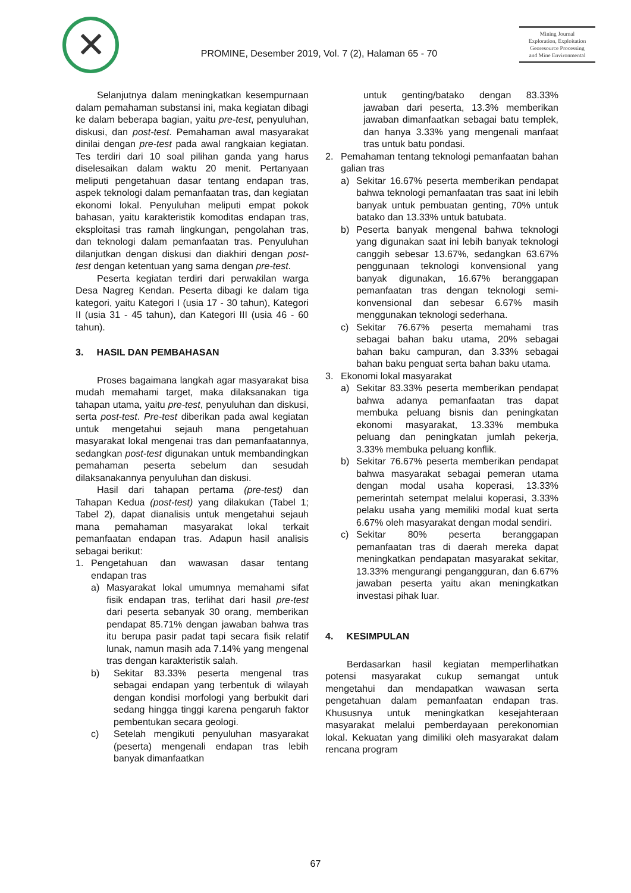✕
PROMINE, Desember 2019, Vol. 7 (2), Halaman 65 - 70
Mining Journal
Exploration, Exploitation
Georesource Processing
and Mine Environmental
Selanjutnya dalam meningkatkan kesempurnaan dalam pemahaman substansi ini, maka kegiatan dibagi ke dalam beberapa bagian, yaitu pre-test, penyuluhan, diskusi, dan post-test. Pemahaman awal masyarakat dinilai dengan pre-test pada awal rangkaian kegiatan. Tes terdiri dari 10 soal pilihan ganda yang harus diselesaikan dalam waktu 20 menit. Pertanyaan meliputi pengetahuan dasar tentang endapan tras, aspek teknologi dalam pemanfaatan tras, dan kegiatan ekonomi lokal. Penyuluhan meliputi empat pokok bahasan, yaitu karakteristik komoditas endapan tras, eksploitasi tras ramah lingkungan, pengolahan tras, dan teknologi dalam pemanfaatan tras. Penyuluhan dilanjutkan dengan diskusi dan diakhiri dengan post-test dengan ketentuan yang sama dengan pre-test.
Peserta kegiatan terdiri dari perwakilan warga Desa Nagreg Kendan. Peserta dibagi ke dalam tiga kategori, yaitu Kategori I (usia 17 - 30 tahun), Kategori II (usia 31 - 45 tahun), dan Kategori III (usia 46 - 60 tahun).
3. HASIL DAN PEMBAHASAN
Proses bagaimana langkah agar masyarakat bisa mudah memahami target, maka dilaksanakan tiga tahapan utama, yaitu pre-test, penyuluhan dan diskusi, serta post-test. Pre-test diberikan pada awal kegiatan untuk mengetahui sejauh mana pengetahuan masyarakat lokal mengenai tras dan pemanfaatannya, sedangkan post-test digunakan untuk membandingkan pemahaman peserta sebelum dan sesudah dilaksanakannya penyuluhan dan diskusi.
Hasil dari tahapan pertama (pre-test) dan Tahapan Kedua (post-test) yang dilakukan (Tabel 1; Tabel 2), dapat dianalisis untuk mengetahui sejauh mana pemahaman masyarakat lokal terkait pemanfaatan endapan tras. Adapun hasil analisis sebagai berikut:
1. Pengetahuan dan wawasan dasar tentang endapan tras
a) Masyarakat lokal umumnya memahami sifat fisik endapan tras, terlihat dari hasil pre-test dari peserta sebanyak 30 orang, memberikan pendapat 85.71% dengan jawaban bahwa tras itu berupa pasir padat tapi secara fisik relatif lunak, namun masih ada 7.14% yang mengenal tras dengan karakteristik salah.
b) Sekitar 83.33% peserta mengenal tras sebagai endapan yang terbentuk di wilayah dengan kondisi morfologi yang berbukit dari sedang hingga tinggi karena pengaruh faktor pembentukan secara geologi.
c) Setelah mengikuti penyuluhan masyarakat (peserta) mengenali endapan tras lebih banyak dimanfaatkan
untuk genting/batako dengan 83.33% jawaban dari peserta, 13.3% memberikan jawaban dimanfaatkan sebagai batu templek, dan hanya 3.33% yang mengenali manfaat tras untuk batu pondasi.
2. Pemahaman tentang teknologi pemanfaatan bahan galian tras
a) Sekitar 16.67% peserta memberikan pendapat bahwa teknologi pemanfaatan tras saat ini lebih banyak untuk pembuatan genting, 70% untuk batako dan 13.33% untuk batubata.
b) Peserta banyak mengenal bahwa teknologi yang digunakan saat ini lebih banyak teknologi canggih sebesar 13.67%, sedangkan 63.67% penggunaan teknologi konvensional yang banyak digunakan, 16.67% beranggapan pemanfaatan tras dengan teknologi semi-konvensional dan sebesar 6.67% masih menggunakan teknologi sederhana.
c) Sekitar 76.67% peserta memahami tras sebagai bahan baku utama, 20% sebagai bahan baku campuran, dan 3.33% sebagai bahan baku penguat serta bahan baku utama.
3. Ekonomi lokal masyarakat
a) Sekitar 83.33% peserta memberikan pendapat bahwa adanya pemanfaatan tras dapat membuka peluang bisnis dan peningkatan ekonomi masyarakat, 13.33% membuka peluang dan peningkatan jumlah pekerja, 3.33% membuka peluang konflik.
b) Sekitar 76.67% peserta memberikan pendapat bahwa masyarakat sebagai pemeran utama dengan modal usaha koperasi, 13.33% pemerintah setempat melalui koperasi, 3.33% pelaku usaha yang memiliki modal kuat serta 6.67% oleh masyarakat dengan modal sendiri.
c) Sekitar 80% peserta beranggapan pemanfaatan tras di daerah mereka dapat meningkatkan pendapatan masyarakat sekitar, 13.33% mengurangi pengangguran, dan 6.67% jawaban peserta yaitu akan meningkatkan investasi pihak luar.
4. KESIMPULAN
Berdasarkan hasil kegiatan memperlihatkan potensi masyarakat cukup semangat untuk mengetahui dan mendapatkan wawasan serta pengetahuan dalam pemanfaatan endapan tras. Khususnya untuk meningkatkan kesejahteraan masyarakat melalui pemberdayaan perekonomian lokal. Kekuatan yang dimiliki oleh masyarakat dalam rencana program
67